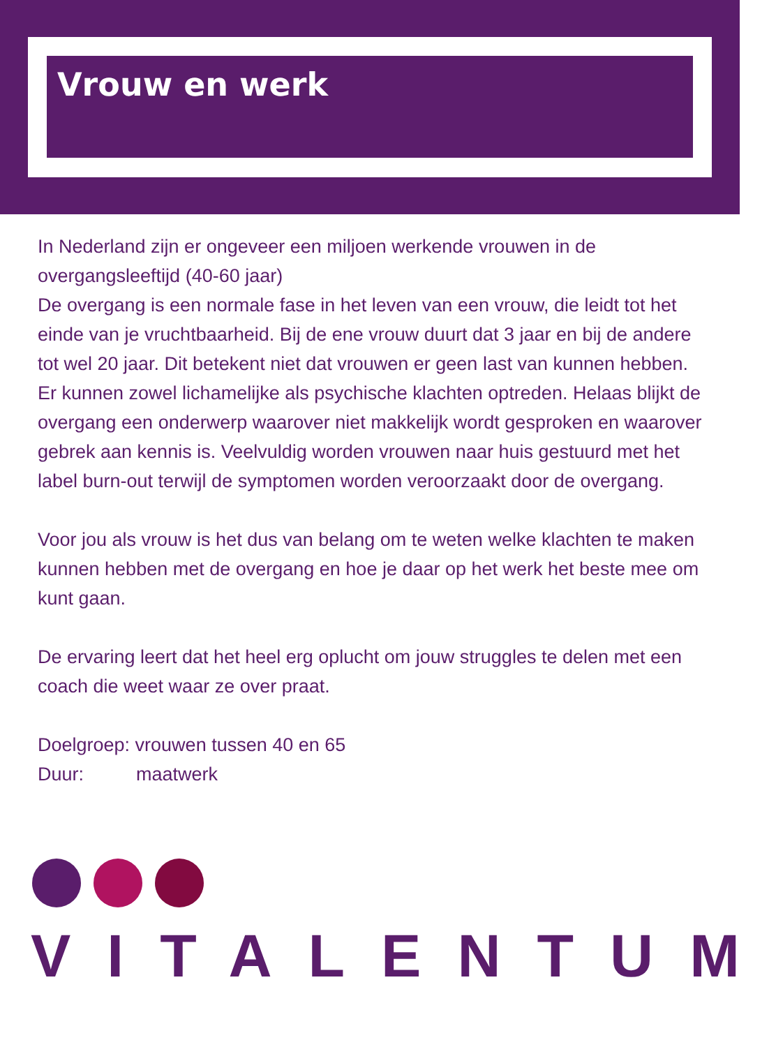Vrouw en werk
In Nederland zijn er ongeveer een miljoen werkende vrouwen in de overgangsleeftijd (40-60 jaar)
De overgang is een normale fase in het leven van een vrouw, die leidt tot het einde van je vruchtbaarheid. Bij de ene vrouw duurt dat 3 jaar en bij de andere tot wel 20 jaar. Dit betekent niet dat vrouwen er geen last van kunnen hebben. Er kunnen zowel lichamelijke als psychische klachten optreden. Helaas blijkt de overgang een onderwerp waarover niet makkelijk wordt gesproken en waarover gebrek aan kennis is. Veelvuldig worden vrouwen naar huis gestuurd met het label burn-out terwijl de symptomen worden veroorzaakt door de overgang.
Voor jou als vrouw is het dus van belang om te weten welke klachten te maken kunnen hebben met de overgang en hoe je daar op het werk het beste mee om kunt gaan.
De ervaring leert dat het heel erg oplucht om jouw struggles te delen met een coach die weet waar ze over praat.
Doelgroep: vrouwen tussen 40 en 65
Duur: maatwerk
VITALENTUM